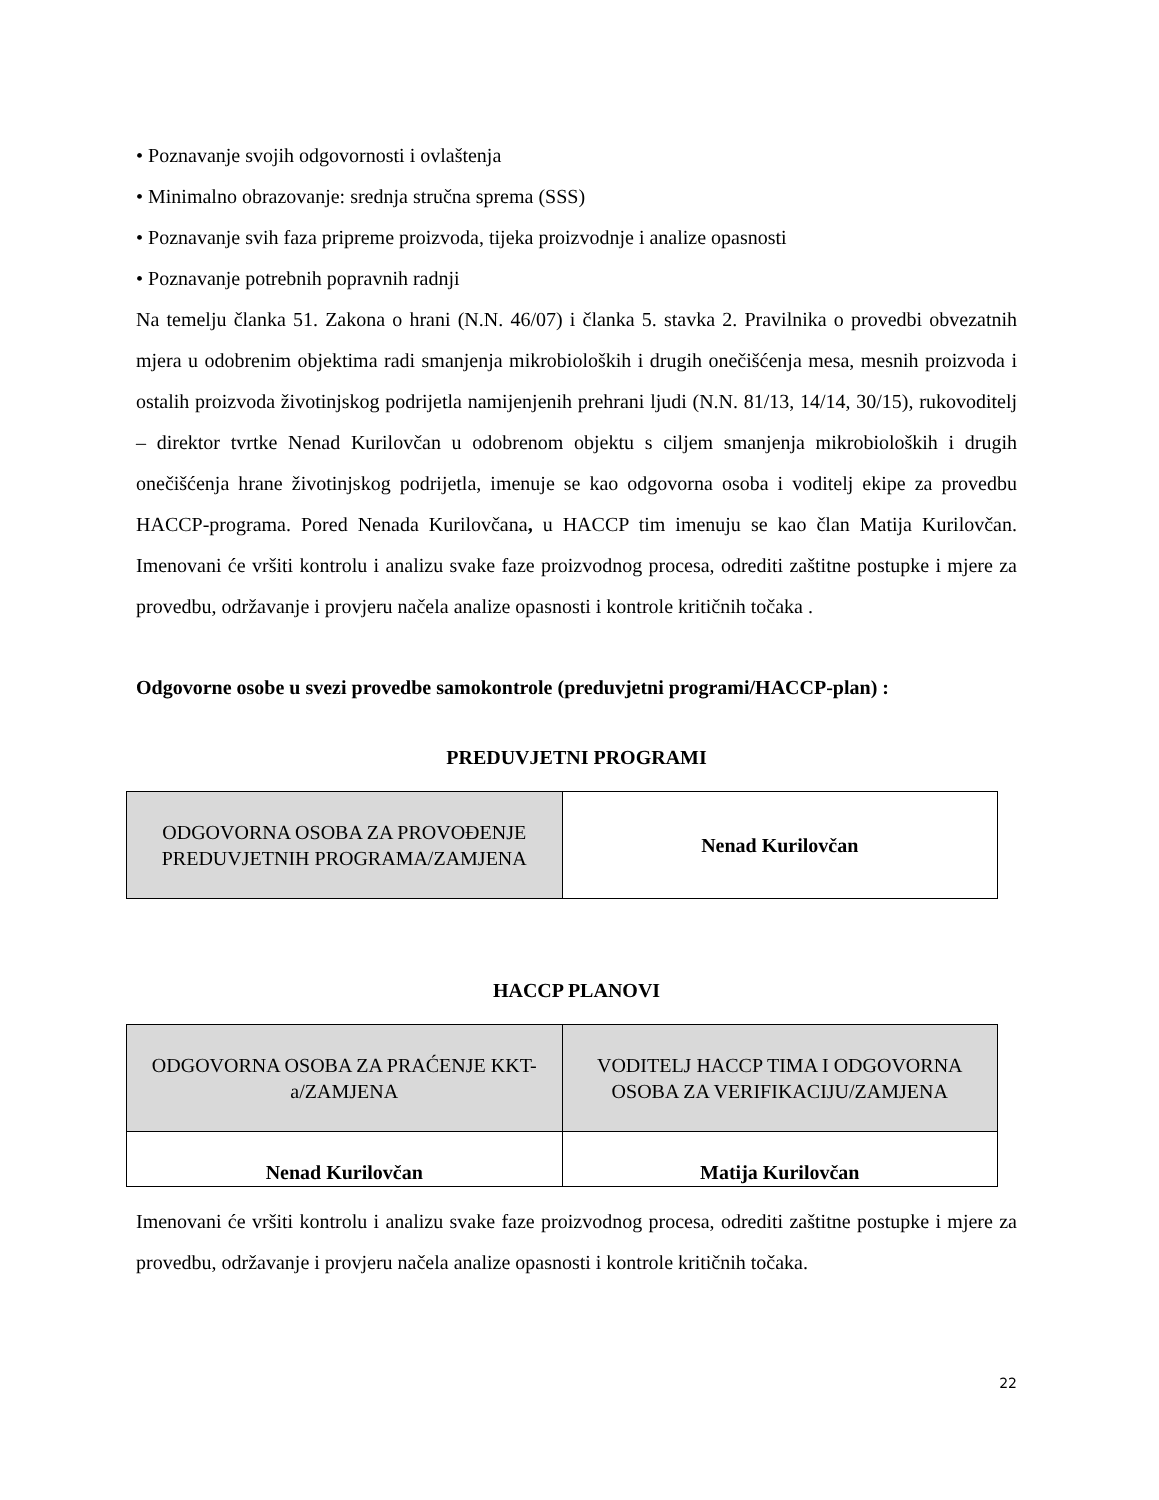• Poznavanje svojih odgovornosti i ovlaštenja
• Minimalno obrazovanje: srednja stručna sprema (SSS)
• Poznavanje svih faza pripreme proizvoda, tijeka proizvodnje i analize opasnosti
• Poznavanje potrebnih popravnih radnji
Na temelju članka 51. Zakona o hrani (N.N. 46/07) i članka 5. stavka 2. Pravilnika o provedbi obvezatnih mjera u odobrenim objektima radi smanjenja mikrobioloških i drugih onečišćenja mesa, mesnih proizvoda i ostalih proizvoda životinjskog podrijetla namijenjenih prehrani ljudi (N.N. 81/13, 14/14, 30/15), rukovoditelj – direktor tvrtke Nenad Kurilovčan u odobrenom objektu s ciljem smanjenja mikrobioloških i drugih onečišćenja hrane životinjskog podrijetla, imenuje se kao odgovorna osoba i voditelj ekipe za provedbu HACCP-programa. Pored Nenada Kurilovčana, u HACCP tim imenuju se kao član Matija Kurilovčan. Imenovani će vršiti kontrolu i analizu svake faze proizvodnog procesa, odrediti zaštitne postupke i mjere za provedbu, održavanje i provjeru načela analize opasnosti i kontrole kritičnih točaka .
Odgovorne osobe u svezi provedbe samokontrole (preduvjetni programi/HACCP-plan) :
PREDUVJETNI PROGRAMI
| ODGOVORNA OSOBA ZA PROVOĐENJE PREDUVJETNIH PROGRAMA/ZAMJENA | Nenad Kurilovčan |
HACCP PLANOVI
| ODGOVORNA OSOBA ZA PRAĆENJE KKT-a/ZAMJENA | VODITELJ HACCP TIMA I ODGOVORNA OSOBA ZA VERIFIKACIJU/ZAMJENA |
| Nenad Kurilovčan | Matija Kurilovčan |
Imenovani će vršiti kontrolu i analizu svake faze proizvodnog procesa, odrediti zaštitne postupke i mjere za provedbu, održavanje i provjeru načela analize opasnosti i kontrole kritičnih točaka.
22